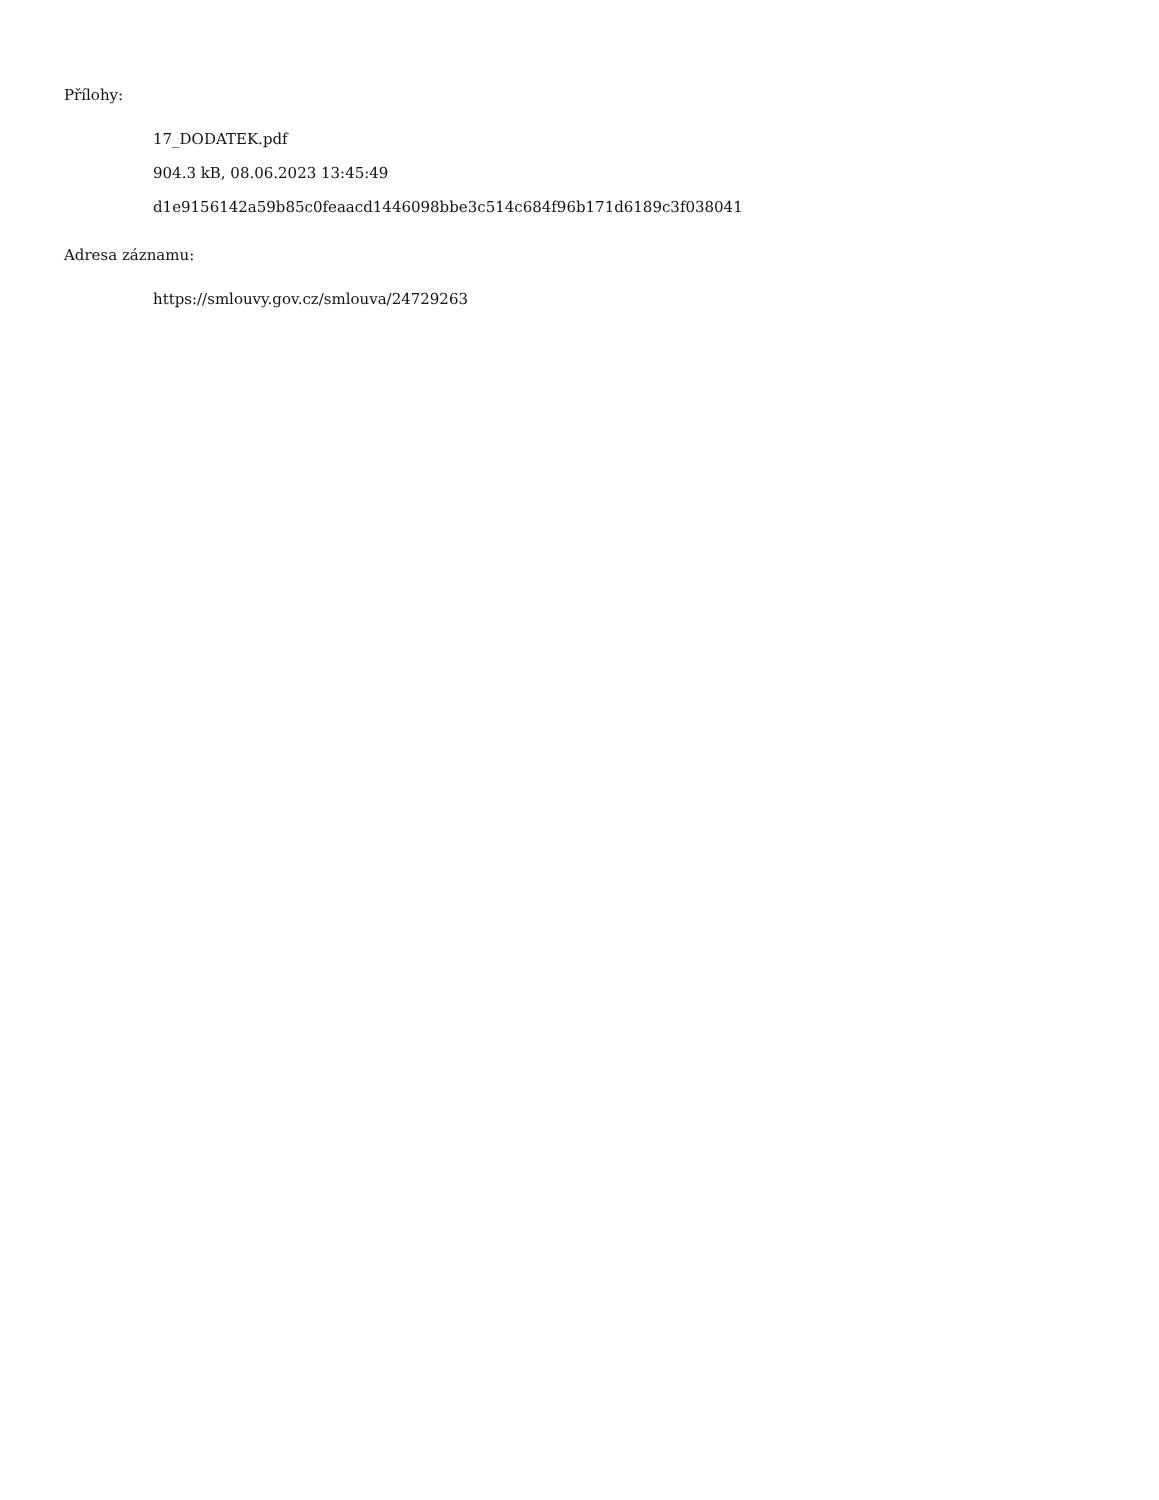Přílohy:
17_DODATEK.pdf
904.3 kB, 08.06.2023 13:45:49
d1e9156142a59b85c0feaacd1446098bbe3c514c684f96b171d6189c3f038041
Adresa záznamu:
https://smlouvy.gov.cz/smlouva/24729263